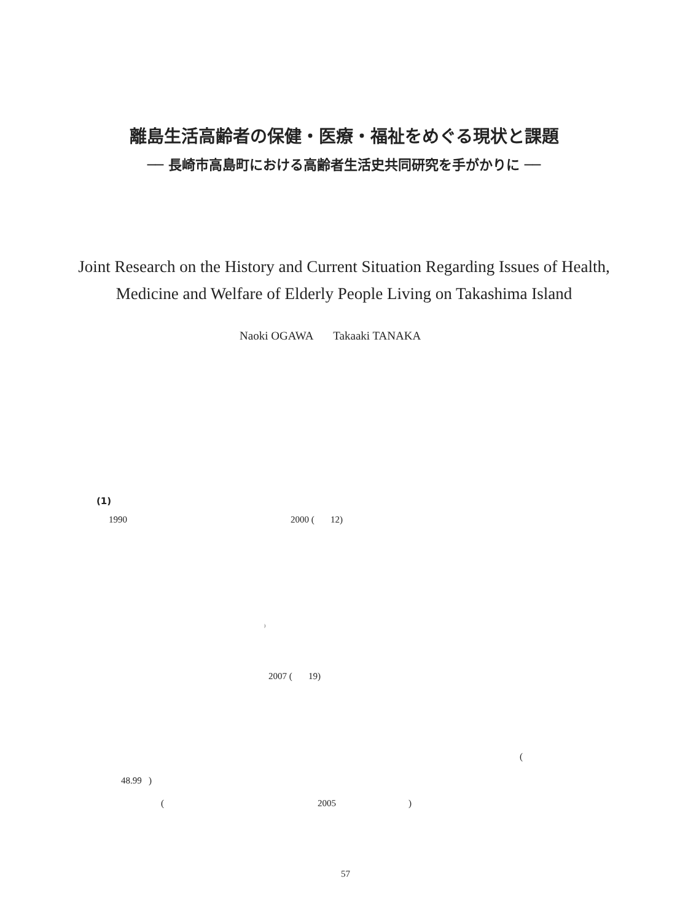離島生活高齢者の保健・医療・福祉をめぐる現状と課題
── 長崎市高島町における高齢者生活史共同研究を手がかりに ──
Joint Research on the History and Current Situation Regarding Issues of Health,
Medicine and Welfare of Elderly People Living on Takashima Island
Naoki OGAWA Takaaki TANAKA
(1)
1990 2000 ( 12)
<sup>)</sup>
2007 ( 19)
(
48.99 )
( 2005 )
57